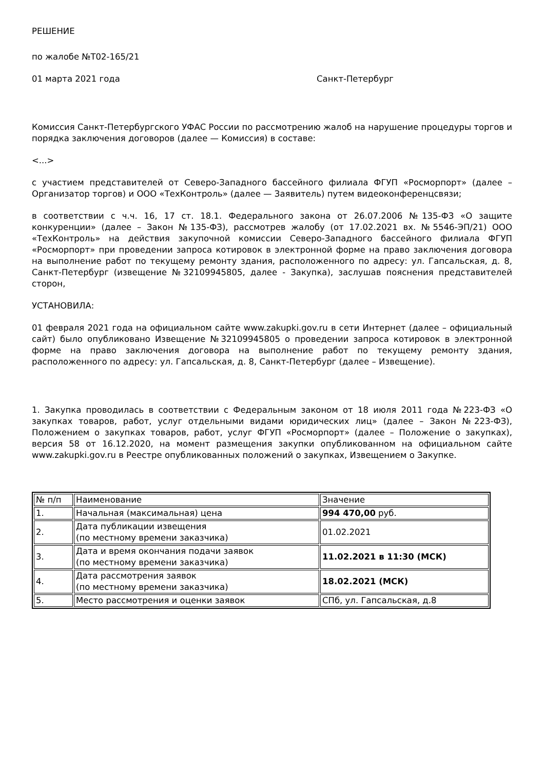РЕШЕНИЕ
по жалобе №Т02-165/21
01 марта 2021 года Санкт-Петербург
Комиссия Санкт-Петербургского УФАС России по рассмотрению жалоб на нарушение процедуры торгов и порядка заключения договоров (далее — Комиссия) в составе:
<...>
с участием представителей от Северо-Западного бассейного филиала ФГУП «Росморпорт» (далее – Организатор торгов) и ООО «ТехКонтроль» (далее — Заявитель) путем видеоконференцсвязи;
в соответствии с ч.ч. 16, 17 ст. 18.1. Федерального закона от 26.07.2006 №135-ФЗ «О защите конкуренции» (далее – Закон №135-ФЗ), рассмотрев жалобу (от 17.02.2021 вх. №5546-ЭП/21) ООО «ТехКонтроль» на действия закупочной комиссии Северо-Западного бассейного филиала ФГУП «Росморпорт» при проведении запроса котировок в электронной форме на право заключения договора на выполнение работ по текущему ремонту здания, расположенного по адресу: ул. Гапсальская, д. 8, Санкт-Петербург (извещение №32109945805, далее - Закупка), заслушав пояснения представителей сторон,
УСТАНОВИЛА:
01 февраля 2021 года на официальном сайте www.zakupki.gov.ru в сети Интернет (далее – официальный сайт) было опубликовано Извещение №32109945805 о проведении запроса котировок в электронной форме на право заключения договора на выполнение работ по текущему ремонту здания, расположенного по адресу: ул. Гапсальская, д. 8, Санкт-Петербург (далее – Извещение).
1. Закупка проводилась в соответствии с Федеральным законом от 18 июля 2011 года №223-ФЗ «О закупках товаров, работ, услуг отдельными видами юридических лиц» (далее – Закон №223-ФЗ), Положением о закупках товаров, работ, услуг ФГУП «Росморпорт» (далее – Положение о закупках), версия 58 от 16.12.2020, на момент размещения закупки опубликованном на официальном сайте www.zakupki.gov.ru в Реестре опубликованных положений о закупках, Извещением о Закупке.
| № п/п | Наименование | Значение |
| 1. | Начальная (максимальная) цена | 994 470,00 руб. |
| 2. | Дата публикации извещения (по местному времени заказчика) | 01.02.2021 |
| 3. | Дата и время окончания подачи заявок (по местному времени заказчика) | 11.02.2021 в 11:30 (МСК) |
| 4. | Дата рассмотрения заявок (по местному времени заказчика) | 18.02.2021 (МСК) |
| 5. | Место рассмотрения и оценки заявок | СПб, ул. Гапсальская, д.8 |